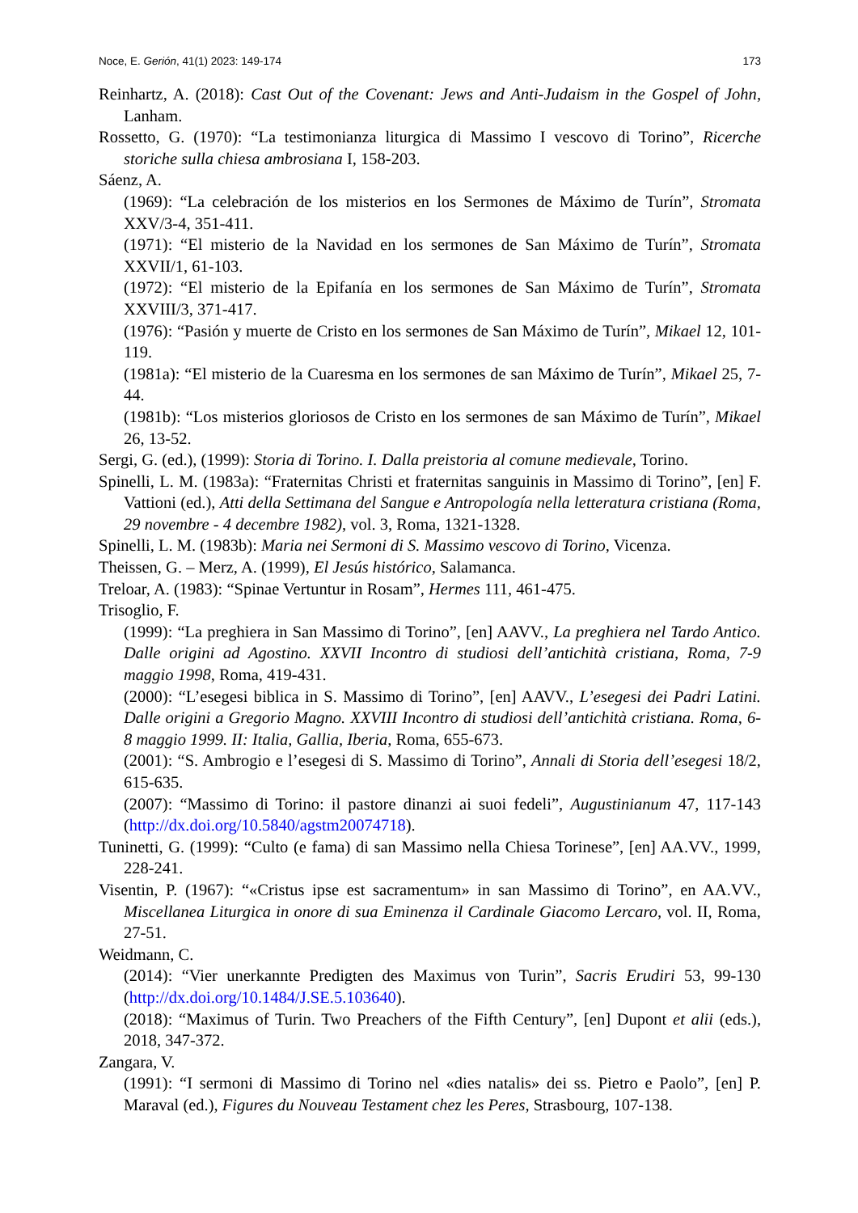Noce, E. Gerión, 41(1) 2023: 149-174 173
Reinhartz, A. (2018): Cast Out of the Covenant: Jews and Anti-Judaism in the Gospel of John, Lanham.
Rossetto, G. (1970): “La testimonianza liturgica di Massimo I vescovo di Torino”, Ricerche storiche sulla chiesa ambrosiana I, 158-203.
Sáenz, A.
(1969): “La celebración de los misterios en los Sermones de Máximo de Turín”, Stromata XXV/3-4, 351-411.
(1971): “El misterio de la Navidad en los sermones de San Máximo de Turín”, Stromata XXVII/1, 61-103.
(1972): “El misterio de la Epifanía en los sermones de San Máximo de Turín”, Stromata XXVIII/3, 371-417.
(1976): “Pasión y muerte de Cristo en los sermones de San Máximo de Turín”, Mikael 12, 101-119.
(1981a): “El misterio de la Cuaresma en los sermones de san Máximo de Turín”, Mikael 25, 7-44.
(1981b): “Los misterios gloriosos de Cristo en los sermones de san Máximo de Turín”, Mikael 26, 13-52.
Sergi, G. (ed.), (1999): Storia di Torino. I. Dalla preistoria al comune medievale, Torino.
Spinelli, L. M. (1983a): “Fraternitas Christi et fraternitas sanguinis in Massimo di Torino”, [en] F. Vattioni (ed.), Atti della Settimana del Sangue e Antropología nella letteratura cristiana (Roma, 29 novembre - 4 decembre 1982), vol. 3, Roma, 1321-1328.
Spinelli, L. M. (1983b): Maria nei Sermoni di S. Massimo vescovo di Torino, Vicenza.
Theissen, G. – Merz, A. (1999), El Jesús histórico, Salamanca.
Treloar, A. (1983): “Spinae Vertuntur in Rosam”, Hermes 111, 461-475.
Trisoglio, F.
(1999): “La preghiera in San Massimo di Torino”, [en] AAVV., La preghiera nel Tardo Antico. Dalle origini ad Agostino. XXVII Incontro di studiosi dell’antichità cristiana, Roma, 7-9 maggio 1998, Roma, 419-431.
(2000): “L’esegesi biblica in S. Massimo di Torino”, [en] AAVV., L’esegesi dei Padri Latini. Dalle origini a Gregorio Magno. XXVIII Incontro di studiosi dell’antichità cristiana. Roma, 6-8 maggio 1999. II: Italia, Gallia, Iberia, Roma, 655-673.
(2001): “S. Ambrogio e l’esegesi di S. Massimo di Torino”, Annali di Storia dell’esegesi 18/2, 615-635.
(2007): “Massimo di Torino: il pastore dinanzi ai suoi fedeli”, Augustinianum 47, 117-143 (http://dx.doi.org/10.5840/agstm20074718).
Tuninetti, G. (1999): “Culto (e fama) di san Massimo nella Chiesa Torinese”, [en] AA.VV., 1999, 228-241.
Visentin, P. (1967): “«Cristus ipse est sacramentum» in san Massimo di Torino”, en AA.VV., Miscellanea Liturgica in onore di sua Eminenza il Cardinale Giacomo Lercaro, vol. II, Roma, 27-51.
Weidmann, C.
(2014): “Vier unerkannte Predigten des Maximus von Turin”, Sacris Erudiri 53, 99-130 (http://dx.doi.org/10.1484/J.SE.5.103640).
(2018): “Maximus of Turin. Two Preachers of the Fifth Century”, [en] Dupont et alii (eds.), 2018, 347-372.
Zangara, V.
(1991): “I sermoni di Massimo di Torino nel «dies natalis» dei ss. Pietro e Paolo”, [en] P. Maraval (ed.), Figures du Nouveau Testament chez les Peres, Strasbourg, 107-138.